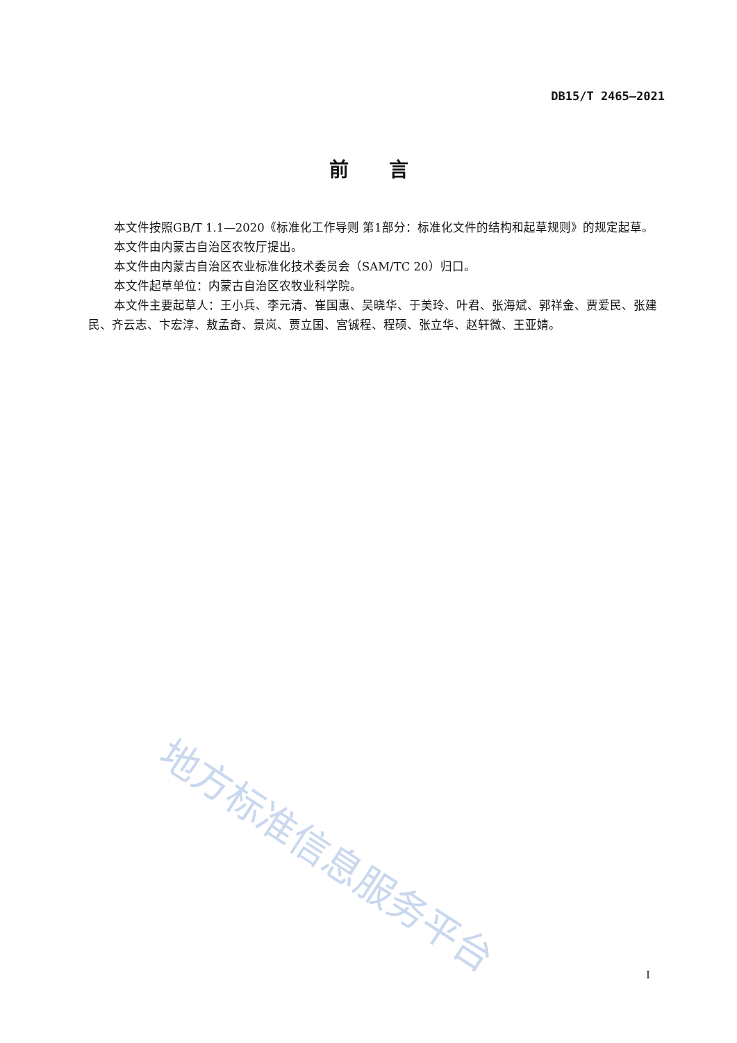DB15/T 2465—2021
前言
本文件按照GB/T 1.1—2020《标准化工作导则 第1部分：标准化文件的结构和起草规则》的规定起草。
本文件由内蒙古自治区农牧厅提出。
本文件由内蒙古自治区农业标准化技术委员会（SAM/TC 20）归口。
本文件起草单位：内蒙古自治区农牧业科学院。
本文件主要起草人：王小兵、李元清、崔国惠、吴晓华、于美玲、叶君、张海斌、郭祥金、贾爱民、张建民、齐云志、卞宏淳、敖孟奇、景岚、贾立国、宫铖程、程硕、张立华、赵轩微、王亚婧。
地方标准信息服务平台
I